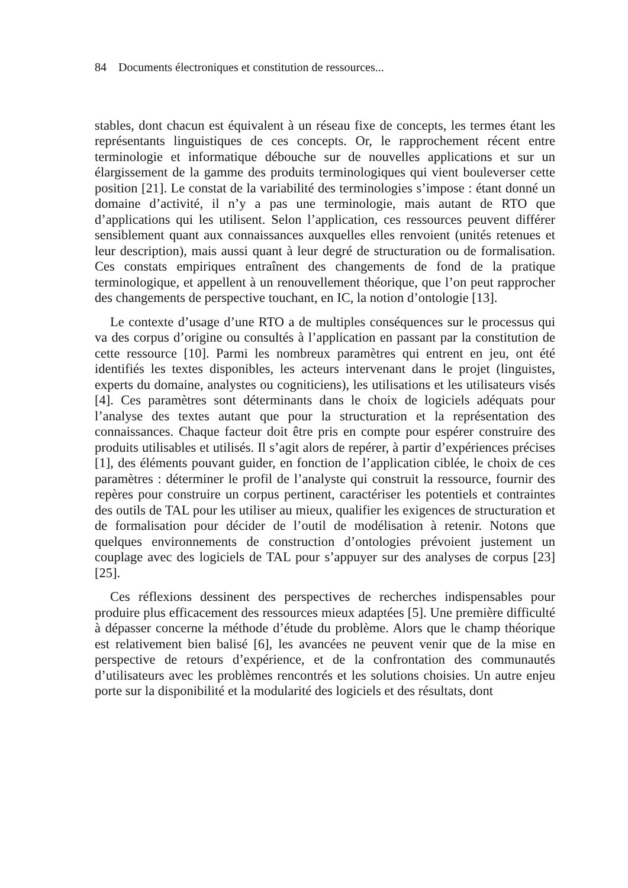84 Documents électroniques et constitution de ressources...
stables, dont chacun est équivalent à un réseau fixe de concepts, les termes étant les représentants linguistiques de ces concepts. Or, le rapprochement récent entre terminologie et informatique débouche sur de nouvelles applications et sur un élargissement de la gamme des produits terminologiques qui vient bouleverser cette position [21]. Le constat de la variabilité des terminologies s’impose : étant donné un domaine d’activité, il n’y a pas une terminologie, mais autant de RTO que d’applications qui les utilisent. Selon l’application, ces ressources peuvent différer sensiblement quant aux connaissances auxquelles elles renvoient (unités retenues et leur description), mais aussi quant à leur degré de structuration ou de formalisation. Ces constats empiriques entraînent des changements de fond de la pratique terminologique, et appellent à un renouvellement théorique, que l’on peut rapprocher des changements de perspective touchant, en IC, la notion d’ontologie [13].
Le contexte d’usage d’une RTO a de multiples conséquences sur le processus qui va des corpus d’origine ou consultés à l’application en passant par la constitution de cette ressource [10]. Parmi les nombreux paramètres qui entrent en jeu, ont été identifiés les textes disponibles, les acteurs intervenant dans le projet (linguistes, experts du domaine, analystes ou cogniticiens), les utilisations et les utilisateurs visés [4]. Ces paramètres sont déterminants dans le choix de logiciels adéquats pour l’analyse des textes autant que pour la structuration et la représentation des connaissances. Chaque facteur doit être pris en compte pour espérer construire des produits utilisables et utilisés. Il s’agit alors de repérer, à partir d’expériences précises [1], des éléments pouvant guider, en fonction de l’application ciblée, le choix de ces paramètres : déterminer le profil de l’analyste qui construit la ressource, fournir des repères pour construire un corpus pertinent, caractériser les potentiels et contraintes des outils de TAL pour les utiliser au mieux, qualifier les exigences de structuration et de formalisation pour décider de l’outil de modélisation à retenir. Notons que quelques environnements de construction d’ontologies prévoient justement un couplage avec des logiciels de TAL pour s’appuyer sur des analyses de corpus [23] [25].
Ces réflexions dessinent des perspectives de recherches indispensables pour produire plus efficacement des ressources mieux adaptées [5]. Une première difficulté à dépasser concerne la méthode d’étude du problème. Alors que le champ théorique est relativement bien balisé [6], les avancées ne peuvent venir que de la mise en perspective de retours d’expérience, et de la confrontation des communautés d’utilisateurs avec les problèmes rencontrés et les solutions choisies. Un autre enjeu porte sur la disponibilité et la modularité des logiciels et des résultats, dont